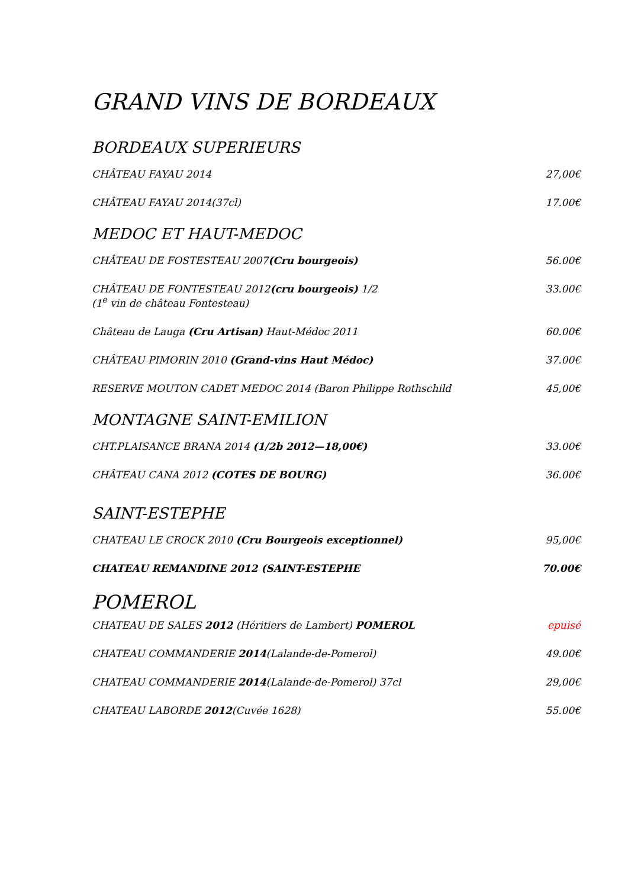GRAND VINS DE BORDEAUX
BORDEAUX SUPERIEURS
CHÂTEAU FAYAU 2014 27,00€
CHÂTEAU FAYAU 2014(37cl) 17.00€
MEDOC ET HAUT-MEDOC
CHÂTEAU DE FOSTESTEAU 2007(Cru bourgeois) 56.00€
CHÂTEAU DE FONTESTEAU 2012(cru bourgeois) 1/2
(1<sup>e</sup> vin de château Fontesteau) 33.00€
Château de Lauga (Cru Artisan) Haut-Médoc 2011 60.00€
CHÂTEAU PIMORIN 2010 (Grand-vins Haut Médoc) 37.00€
RESERVE MOUTON CADET MEDOC 2014 (Baron Philippe Rothschild 45,00€
MONTAGNE SAINT-EMILION
CHT.PLAISANCE BRANA 2014 (1/2b 2012—18,00€) 33.00€
CHÂTEAU CANA 2012 (COTES DE BOURG) 36.00€
SAINT-ESTEPHE
CHATEAU LE CROCK 2010 (Cru Bourgeois exceptionnel) 95,00€
CHATEAU REMANDINE 2012 (SAINT-ESTEPHE 70.00€
POMEROL
CHATEAU DE SALES 2012 (Héritiers de Lambert) POMEROL epuisé
CHATEAU COMMANDERIE 2014(Lalande-de-Pomerol) 49.00€
CHATEAU COMMANDERIE 2014(Lalande-de-Pomerol) 37cl 29,00€
CHATEAU LABORDE 2012(Cuvée 1628) 55.00€